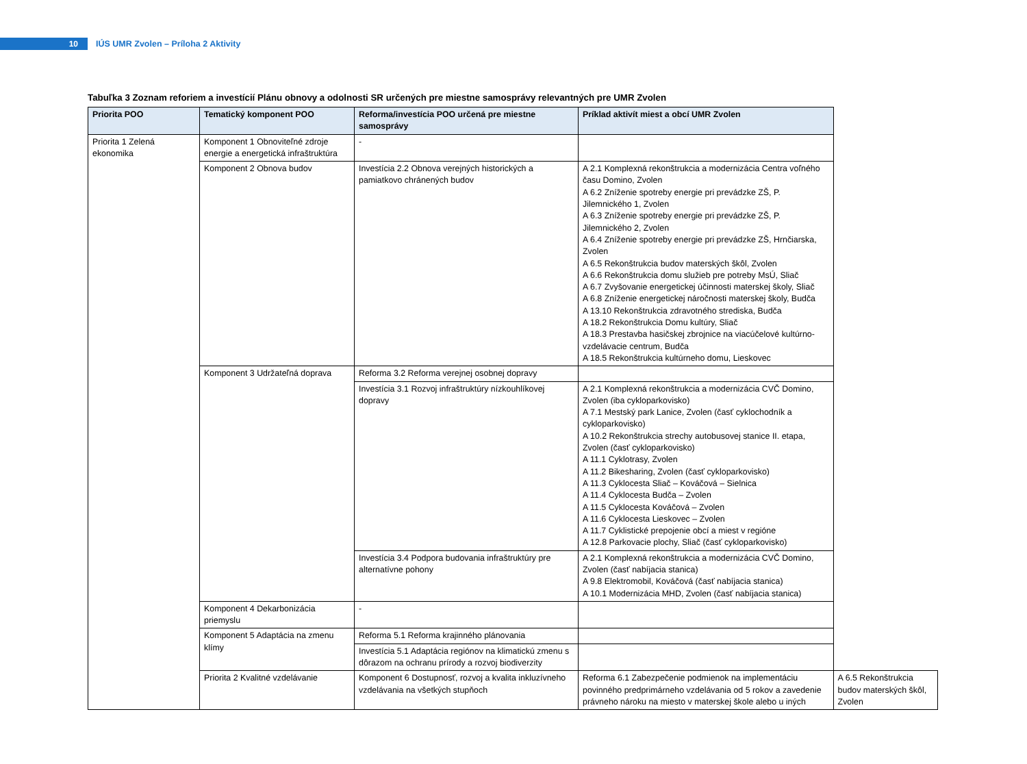10
IÚS UMR Zvolen – Príloha 2 Aktivity
Tabuľka 3 Zoznam reforiem a investícií Plánu obnovy a odolnosti SR určených pre miestne samosprávy relevantných pre UMR Zvolen
| Priorita POO | Tematický komponent POO | Reforma/investícia POO určená pre miestne samosprávy | Príklad aktivít miest a obcí UMR Zvolen | |
| --- | --- | --- | --- | --- |
| Priorita 1 Zelená ekonomika | Komponent 1 Obnoviteľné zdroje energie a energetická infraštruktúra | - | | |
| | Komponent 2 Obnova budov | Investícia 2.2 Obnova verejných historických a pamiatkovo chránených budov | A 2.1 Komplexná rekonštrukcia a modernizácia Centra voľného času Domino, Zvolen A 6.2 Zníženie spotreby energie pri prevádzke ZŠ, P. Jilemnického 1, Zvolen A 6.3 Zníženie spotreby energie pri prevádzke ZŠ, P. Jilemnického 2, Zvolen A 6.4 Zníženie spotreby energie pri prevádzke ZŠ, Hrnčiarska, Zvolen A 6.5 Rekonštrukcia budov materských škôl, Zvolen A 6.6 Rekonštrukcia domu služieb pre potreby MsÚ, Sliač A 6.7 Zvyšovanie energetickej účinnosti materskej školy, Sliač A 6.8 Zníženie energetickej náročnosti materskej školy, Budča A 13.10 Rekonštrukcia zdravotného strediska, Budča A 18.2 Rekonštrukcia Domu kultúry, Sliač A 18.3 Prestavba hasičskej zbrojnice na viacúčelové kultúrno-vzdelávacie centrum, Budča A 18.5 Rekonštrukcia kultúrneho domu, Lieskovec | |
| | Komponent 3 Udržateľná doprava | Reforma 3.2 Reforma verejnej osobnej dopravy | | |
| | | Investícia 3.1 Rozvoj infraštruktúry nízkouhlíkovej dopravy | A 2.1 Komplexná rekonštrukcia a modernizácia CVČ Domino, Zvolen (iba cykloparkovisko) A 7.1 Mestský park Lanice, Zvolen (časť cyklochodník a cykloparkovisko) A 10.2 Rekonštrukcia strechy autobusovej stanice II. etapa, Zvolen (časť cykloparkovisko) A 11.1 Cyklotrasy, Zvolen A 11.2 Bikesharing, Zvolen (časť cykloparkovisko) A 11.3 Cyklocesta Sliač – Kováčová – Sielnica A 11.4 Cyklocesta Budča – Zvolen A 11.5 Cyklocesta Kováčová – Zvolen A 11.6 Cyklocesta Lieskovec – Zvolen A 11.7 Cyklistické prepojenie obcí a miest v regióne A 12.8 Parkovacie plochy, Sliač (časť cykloparkovisko) | |
| | | Investícia 3.4 Podpora budovania infraštruktúry pre alternatívne pohony | A 2.1 Komplexná rekonštrukcia a modernizácia CVČ Domino, Zvolen (časť nabíjacia stanica) A 9.8 Elektromobil, Kováčová (časť nabíjacia stanica) A 10.1 Modernizácia MHD, Zvolen (časť nabíjacia stanica) | |
| | Komponent 4 Dekarbonizácia priemyslu | - | | |
| | Komponent 5 Adaptácia na zmenu klímy | Reforma 5.1 Reforma krajinného plánovania | | |
| | | Investícia 5.1 Adaptácia regiónov na klimatickú zmenu s dôrazom na ochranu prírody a rozvoj biodiverzity | | |
| | Priorita 2 Kvalitné vzdelávanie | Komponent 6 Dostupnosť, rozvoj a kvalita inkluzívneho vzdelávania na všetkých stupňoch | Reforma 6.1 Zabezpečenie podmienok na implementáciu povinného predprimárneho vzdelávania od 5 rokov a zavedenie právneho nároku na miesto v materskej škole alebo u iných | A 6.5 Rekonštrukcia budov materských škôl, Zvolen |